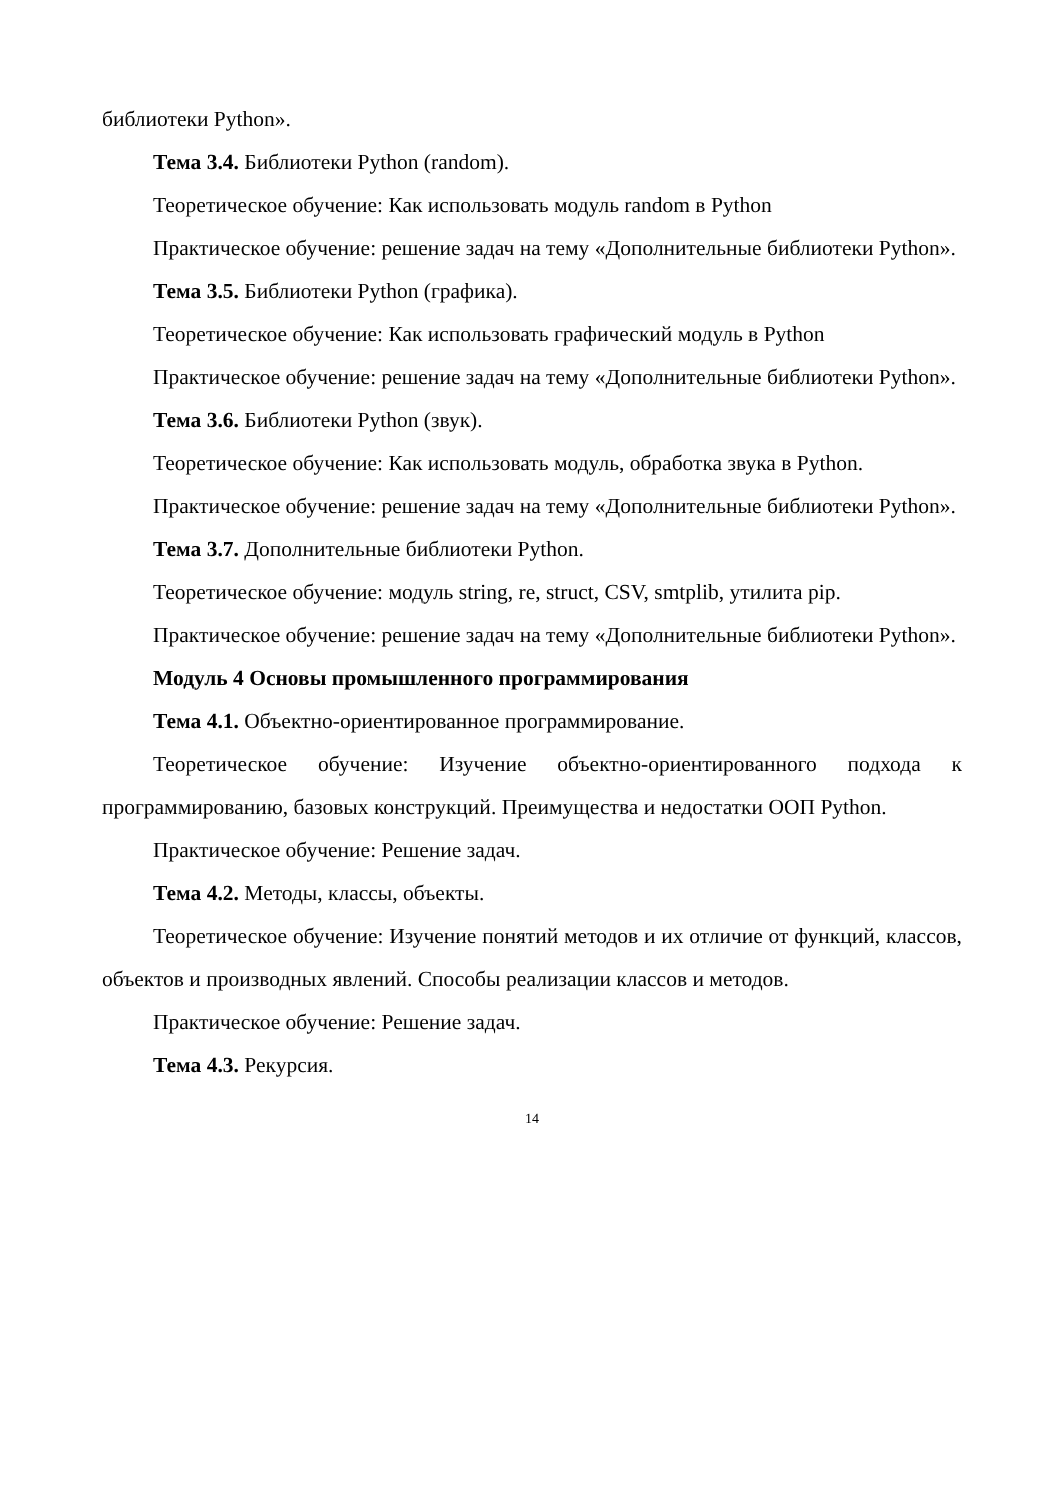библиотеки Python».
Тема 3.4. Библиотеки Python (random).
Теоретическое обучение: Как использовать модуль random в Python
Практическое обучение: решение задач на тему «Дополнительные библиотеки Python».
Тема 3.5. Библиотеки Python (графика).
Теоретическое обучение: Как использовать графический модуль в Python
Практическое обучение: решение задач на тему «Дополнительные библиотеки Python».
Тема 3.6. Библиотеки Python (звук).
Теоретическое обучение: Как использовать модуль, обработка звука в Python.
Практическое обучение: решение задач на тему «Дополнительные библиотеки Python».
Тема 3.7. Дополнительные библиотеки Python.
Теоретическое обучение: модуль string, re, struct, CSV, smtplib, утилита pip.
Практическое обучение: решение задач на тему «Дополнительные библиотеки Python».
Модуль 4 Основы промышленного программирования
Тема 4.1. Объектно-ориентированное программирование.
Теоретическое обучение: Изучение объектно-ориентированного подхода к программированию, базовых конструкций. Преимущества и недостатки ООП Python.
Практическое обучение: Решение задач.
Тема 4.2. Методы, классы, объекты.
Теоретическое обучение: Изучение понятий методов и их отличие от функций, классов, объектов и производных явлений. Способы реализации классов и методов.
Практическое обучение: Решение задач.
Тема 4.3. Рекурсия.
14